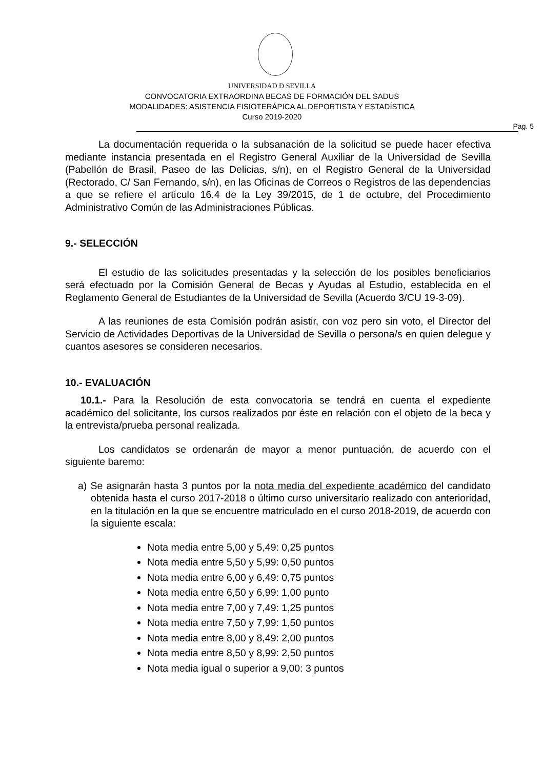UNIVERSIDAD Ð SEVILLA
CONVOCATORIA EXTRAORDINA BECAS DE FORMACIÓN DEL SADUS
MODALIDADES: ASISTENCIA FISIOTERÁPICA AL DEPORTISTA Y ESTADÍSTICA
Curso 2019-2020
Pag. 5
La documentación requerida o la subsanación de la solicitud se puede hacer efectiva mediante instancia presentada en el Registro General Auxiliar de la Universidad de Sevilla (Pabellón de Brasil, Paseo de las Delicias, s/n), en el Registro General de la Universidad (Rectorado, C/ San Fernando, s/n), en las Oficinas de Correos o Registros de las dependencias a que se refiere el artículo 16.4 de la Ley 39/2015, de 1 de octubre, del Procedimiento Administrativo Común de las Administraciones Públicas.
9.- SELECCIÓN
El estudio de las solicitudes presentadas y la selección de los posibles beneficiarios será efectuado por la Comisión General de Becas y Ayudas al Estudio, establecida en el Reglamento General de Estudiantes de la Universidad de Sevilla (Acuerdo 3/CU 19-3-09).
A las reuniones de esta Comisión podrán asistir, con voz pero sin voto, el Director del Servicio de Actividades Deportivas de la Universidad de Sevilla o persona/s en quien delegue y cuantos asesores se consideren necesarios.
10.- EVALUACIÓN
10.1.- Para la Resolución de esta convocatoria se tendrá en cuenta el expediente académico del solicitante, los cursos realizados por éste en relación con el objeto de la beca y la entrevista/prueba personal realizada.
Los candidatos se ordenarán de mayor a menor puntuación, de acuerdo con el siguiente baremo:
a) Se asignarán hasta 3 puntos por la nota media del expediente académico del candidato obtenida hasta el curso 2017-2018 o último curso universitario realizado con anterioridad, en la titulación en la que se encuentre matriculado en el curso 2018-2019, de acuerdo con la siguiente escala:
Nota media entre 5,00 y 5,49: 0,25 puntos
Nota media entre 5,50 y 5,99: 0,50 puntos
Nota media entre 6,00 y 6,49: 0,75 puntos
Nota media entre 6,50 y 6,99: 1,00 punto
Nota media entre 7,00 y 7,49: 1,25 puntos
Nota media entre 7,50 y 7,99: 1,50 puntos
Nota media entre 8,00 y 8,49: 2,00 puntos
Nota media entre 8,50 y 8,99: 2,50 puntos
Nota media igual o superior a 9,00: 3 puntos